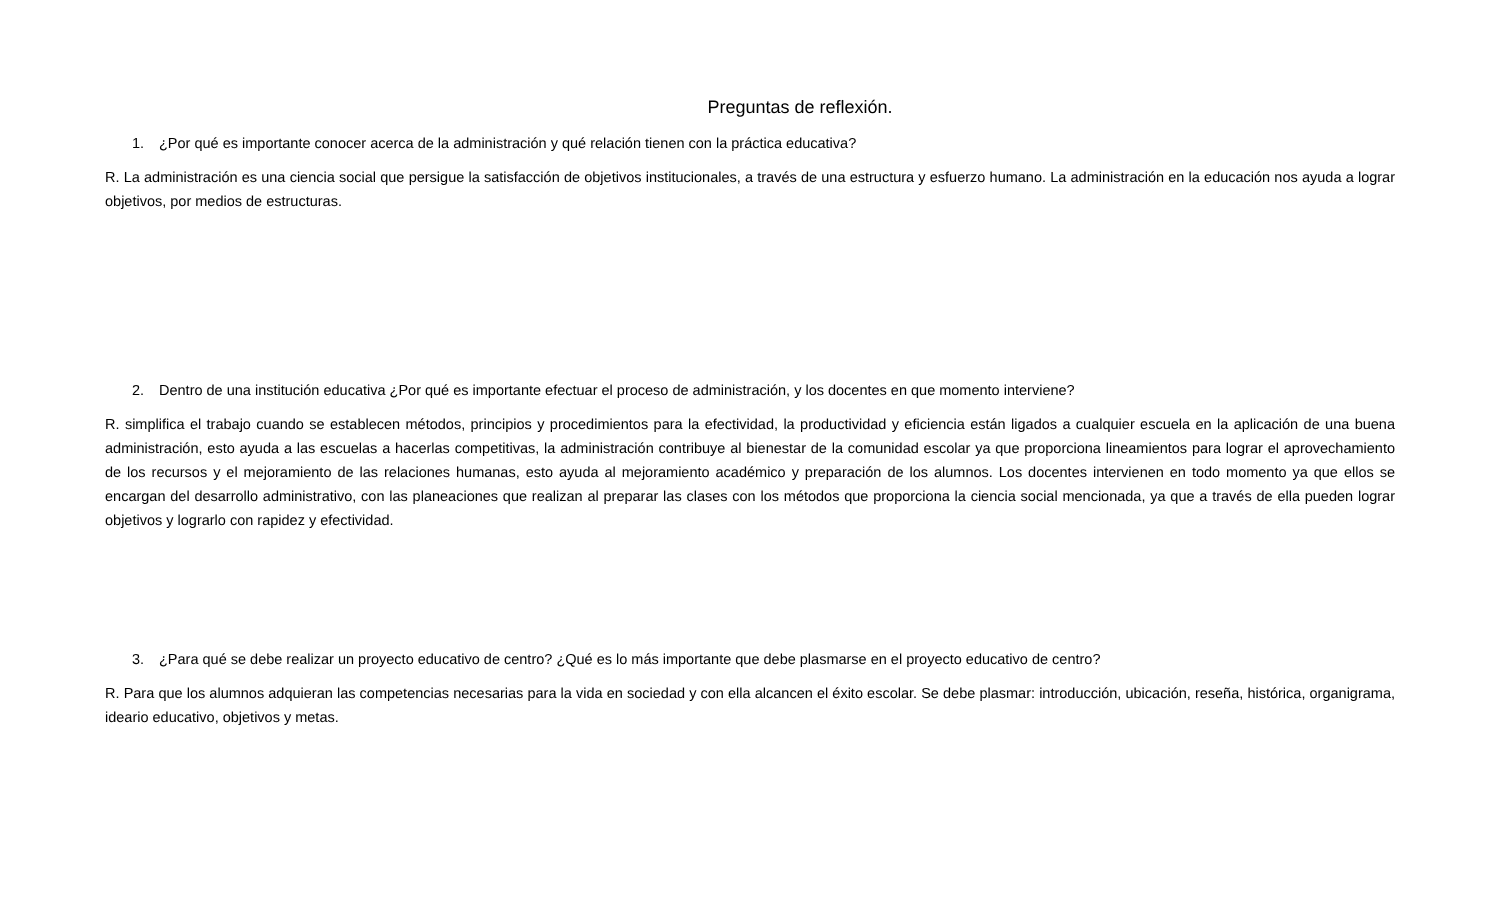Preguntas de reflexión.
1. ¿Por qué es importante conocer acerca de la administración y qué relación tienen con la práctica educativa?
R. La administración es una ciencia social que persigue la satisfacción de objetivos institucionales, a través de una estructura y esfuerzo humano. La administración en la educación nos ayuda a lograr objetivos, por medios de estructuras.
2. Dentro de una institución educativa ¿Por qué es importante efectuar el proceso de administración, y los docentes en que momento interviene?
R. simplifica el trabajo cuando se establecen métodos, principios y procedimientos para la efectividad, la productividad y eficiencia están ligados a cualquier escuela en la aplicación de una buena administración, esto ayuda a las escuelas a hacerlas competitivas, la administración contribuye al bienestar de la comunidad escolar ya que proporciona lineamientos para lograr el aprovechamiento de los recursos y el mejoramiento de las relaciones humanas, esto ayuda al mejoramiento académico y preparación de los alumnos. Los docentes intervienen en todo momento ya que ellos se encargan del desarrollo administrativo, con las planeaciones que realizan al preparar las clases con los métodos que proporciona la ciencia social mencionada, ya que a través de ella pueden lograr objetivos y lograrlo con rapidez y efectividad.
3. ¿Para qué se debe realizar un proyecto educativo de centro? ¿Qué es lo más importante que debe plasmarse en el proyecto educativo de centro?
R. Para que los alumnos adquieran las competencias necesarias para la vida en sociedad y con ella alcancen el éxito escolar. Se debe plasmar: introducción, ubicación, reseña, histórica, organigrama, ideario educativo, objetivos y metas.